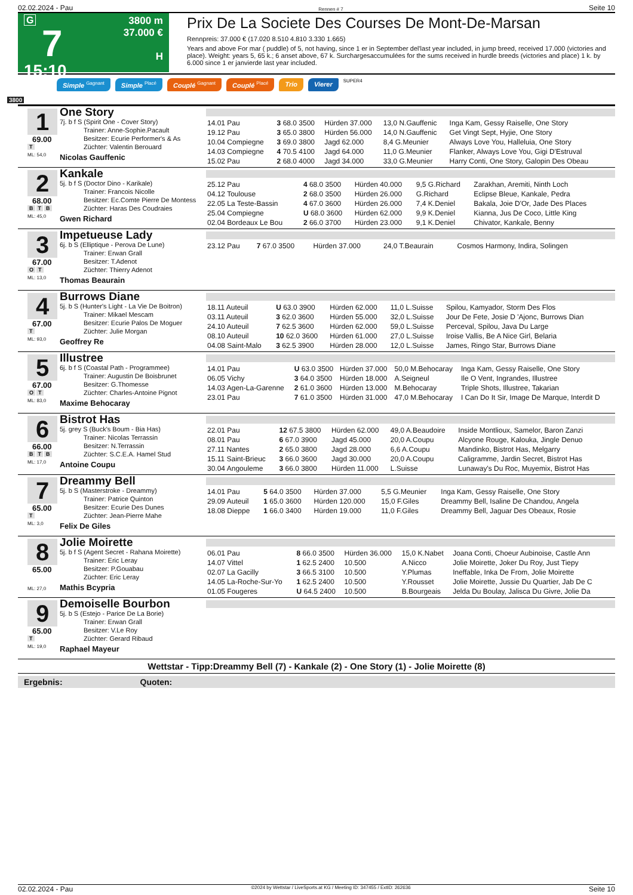02.02.2024 - Pau Rennen # 7 Seite 10
G
7
15:10
3800 m
37.000 €
H
Prix De La Societe Des Courses De Mont-De-Marsan
Rennpreis: 37.000 € (17.020 8.510 4.810 3.330 1.665)
Years and above For mar ( puddle) of 5, not having, since 1 er in September del'last year included, in jump breed, received 17.000 (victories and place). Weight: years 5, 65 k.; 6 anset above, 67 k. Surchargesaccumulées for the sums received in hurdle breeds (victories and place) 1 k. by 6.000 since 1 er janvierde last year included.
Simple <sup>Gagnant</sup> Simple <sup>Placé</sup> Couplé <sup>Gagnant</sup> Couplé <sup>Placé</sup> Trio Vierer SUPER4
3800
1
69.00
T
ML: 54,0
One Story
7j. b f S (Spirit One - Cover Story)
Trainer: Anne-Sophie.Pacault
Besitzer: Ecurie Performer's & As
Züchter: Valentin Berouard
Nicolas Gauffenic
| 14.01 Pau | 3 68.0 3500 | Hürden 37.000 | 13,0 N.Gauffenic | Inga Kam, Gessy Raiselle, One Story |
| 19.12 Pau | 3 65.0 3800 | Hürden 56.000 | 14,0 N.Gauffenic | Get Vingt Sept, Hyjie, One Story |
| 10.04 Compiegne | 3 69.0 3800 | Jagd 62.000 | 8,4 G.Meunier | Always Love You, Halleluia, One Story |
| 14.03 Compiegne | 4 70.5 4100 | Jagd 64.000 | 11,0 G.Meunier | Flanker, Always Love You, Gigi D'Estruval |
| 15.02 Pau | 2 68.0 4000 | Jagd 34.000 | 33,0 G.Meunier | Harry Conti, One Story, Galopin Des Obeau |
2
68.00
B T B
ML: 45,0
Kankale
5j. b f S (Doctor Dino - Karikale)
Trainer: Francois Nicolle
Besitzer: Ec.Comte Pierre De Montess
Züchter: Haras Des Coudraies
Gwen Richard
| 25.12 Pau | 4 68.0 3500 | Hürden 40.000 | 9,5 G.Richard | Zarakhan, Aremiti, Ninth Loch |
| 04.12 Toulouse | 2 68.0 3500 | Hürden 26.000 | G.Richard | Eclipse Bleue, Kankale, Pedra |
| 22.05 La Teste-Bassin | 4 67.0 3600 | Hürden 26.000 | 7,4 K.Deniel | Bakala, Joie D'Or, Jade Des Places |
| 25.04 Compiegne | U 68.0 3600 | Hürden 62.000 | 9,9 K.Deniel | Kianna, Jus De Coco, Little King |
| 02.04 Bordeaux Le Bou | 2 66.0 3700 | Hürden 23.000 | 9,1 K.Deniel | Chivator, Kankale, Benny |
3
67.00
O T
ML: 13,0
Impetueuse Lady
6j. b S (Elliptique - Perova De Lune)
Trainer: Erwan Grall
Besitzer: T.Adenot
Züchter: Thierry Adenot
Thomas Beaurain
| 23.12 Pau | 7 67.0 3500 | Hürden 37.000 | 24,0 T.Beaurain | Cosmos Harmony, Indira, Solingen |
4
67.00
T
ML: 93,0
Burrows Diane
5j. b S (Hunter's Light - La Vie De Boitron)
Trainer: Mikael Mescam
Besitzer: Ecurie Palos De Moguer
Züchter: Julie Morgan
Geoffrey Re
| 18.11 Auteuil | U 63.0 3900 | Hürden 62.000 | 11,0 L.Suisse | Spilou, Kamyador, Storm Des Flos |
| 03.11 Auteuil | 3 62.0 3600 | Hürden 55.000 | 32,0 L.Suisse | Jour De Fete, Josie D 'Ajonc, Burrows Dian |
| 24.10 Auteuil | 7 62.5 3600 | Hürden 62.000 | 59,0 L.Suisse | Perceval, Spilou, Java Du Large |
| 08.10 Auteuil | 10 62.0 3600 | Hürden 61.000 | 27,0 L.Suisse | Iroise Vallis, Be A Nice Girl, Belaria |
| 04.08 Saint-Malo | 3 62.5 3900 | Hürden 28.000 | 12,0 L.Suisse | James, Ringo Star, Burrows Diane |
5
67.00
O T
ML: 83,0
Illustree
6j. b f S (Coastal Path - Programmee)
Trainer: Augustin De Boisbrunet
Besitzer: G.Thomesse
Züchter: Charles-Antoine Pignot
Maxime Behocaray
| 14.01 Pau | U 63.0 3500 | Hürden 37.000 | 50,0 M.Behocaray | Inga Kam, Gessy Raiselle, One Story |
| 06.05 Vichy | 3 64.0 3500 | Hürden 18.000 | A.Seigneul | Ile O Vent, Ingrandes, Illustree |
| 14.03 Agen-La-Garenne | 2 61.0 3600 | Hürden 13.000 | M.Behocaray | Triple Shots, Illustree, Takarian |
| 23.01 Pau | 7 61.0 3500 | Hürden 31.000 | 47,0 M.Behocaray | I Can Do It Sir, Image De Marque, Interdit D |
6
66.00
B T B
ML: 17,0
Bistrot Has
5j. grey S (Buck's Boum - Bia Has)
Trainer: Nicolas Terrassin
Besitzer: N.Terrassin
Züchter: S.C.E.A. Hamel Stud
Antoine Coupu
| 22.01 Pau | 12 67.5 3800 | Hürden 62.000 | 49,0 A.Beaudoire | Inside Montlioux, Samelor, Baron Zanzi |
| 08.01 Pau | 6 67.0 3900 | Jagd 45.000 | 20,0 A.Coupu | Alcyone Rouge, Kalouka, Jingle Denuo |
| 27.11 Nantes | 2 65.0 3800 | Jagd 28.000 | 6,6 A.Coupu | Mandinko, Bistrot Has, Melgarry |
| 15.11 Saint-Brieuc | 3 66.0 3600 | Jagd 30.000 | 20,0 A.Coupu | Caligramme, Jardin Secret, Bistrot Has |
| 30.04 Angouleme | 3 66.0 3800 | Hürden 11.000 | L.Suisse | Lunaway's Du Roc, Muyemix, Bistrot Has |
7
65.00
T
ML: 3,0
Dreammy Bell
5j. b S (Masterstroke - Dreammy)
Trainer: Patrice Quinton
Besitzer: Ecurie Des Dunes
Züchter: Jean-Pierre Mahe
Felix De Giles
| 14.01 Pau | 5 64.0 3500 | Hürden 37.000 | 5,5 G.Meunier | Inga Kam, Gessy Raiselle, One Story |
| 29.09 Auteuil | 1 65.0 3600 | Hürden 120.000 | 15,0 F.Giles | Dreammy Bell, Isaline De Chandou, Angela |
| 18.08 Dieppe | 1 66.0 3400 | Hürden 19.000 | 11,0 F.Giles | Dreammy Bell, Jaguar Des Obeaux, Rosie |
8
65.00
ML: 27,0
Jolie Moirette
5j. b f S (Agent Secret - Rahana Moirette)
Trainer: Eric Leray
Besitzer: P.Gouabau
Züchter: Eric Leray
Mathis Bcypria
| 06.01 Pau | 8 66.0 3500 | Hürden 36.000 | 15,0 K.Nabet | Joana Conti, Choeur Aubinoise, Castle Ann |
| 14.07 Vittel | 1 62.5 2400 | 10.500 | A.Nicco | Jolie Moirette, Joker Du Roy, Just Tiepy |
| 02.07 La Gacilly | 3 66.5 3100 | 10.500 | Y.Plumas | Ineffable, Inka De From, Jolie Moirette |
| 14.05 La-Roche-Sur-Yo | 1 62.5 2400 | 10.500 | Y.Rousset | Jolie Moirette, Jussie Du Quartier, Jab De C |
| 01.05 Fougeres | U 64.5 2400 | 10.500 | B.Bourgeais | Jelda Du Boulay, Jalisca Du Givre, Jolie Da |
9
65.00
T
ML: 19,0
Demoiselle Bourbon
5j. b S (Estejo - Parice De La Borie)
Trainer: Erwan Grall
Besitzer: V.Le Roy
Züchter: Gerard Ribaud
Raphael Mayeur
Wettstar - Tipp:Dreammy Bell (7) - Kankale (2) - One Story (1) - Jolie Moirette (8)
Ergebnis: Quoten:
02.02.2024 - Pau ©2024 by Wettstar / LiveSports.at KG / Meeting ID: 347455 / ExtID: 262636 Seite 10